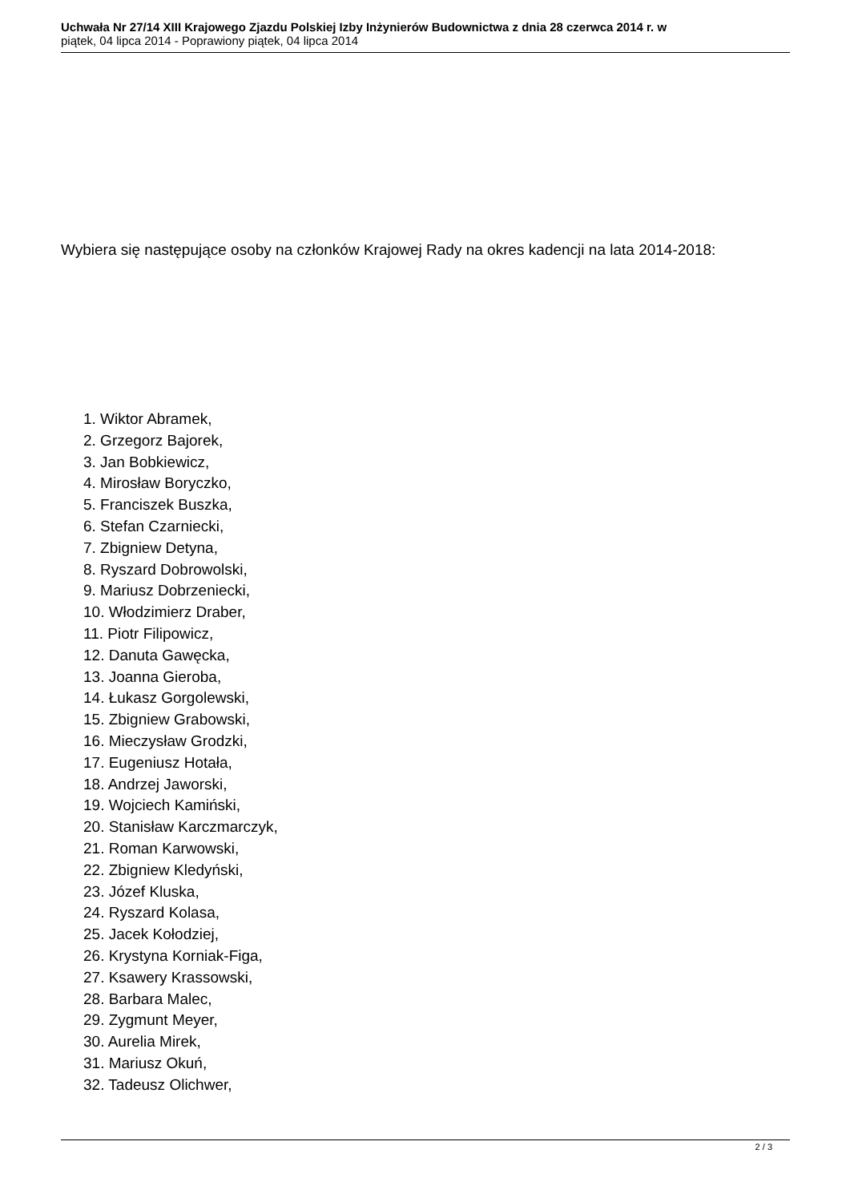Uchwała Nr 27/14 XIII Krajowego Zjazdu Polskiej Izby Inżynierów Budownictwa z dnia 28 czerwca 2014 r. w
piątek, 04 lipca 2014 - Poprawiony piątek, 04 lipca 2014
Wybiera się następujące osoby na członków Krajowej Rady na okres kadencji na lata 2014-2018:
1. Wiktor Abramek,
2. Grzegorz Bajorek,
3. Jan Bobkiewicz,
4. Mirosław Boryczko,
5. Franciszek Buszka,
6. Stefan Czarniecki,
7. Zbigniew Detyna,
8. Ryszard Dobrowolski,
9. Mariusz Dobrzeniecki,
10. Włodzimierz Draber,
11. Piotr Filipowicz,
12. Danuta Gawęcka,
13. Joanna Gieroba,
14. Łukasz Gorgolewski,
15. Zbigniew Grabowski,
16. Mieczysław Grodzki,
17. Eugeniusz Hotała,
18. Andrzej Jaworski,
19. Wojciech Kamiński,
20. Stanisław Karczmarczyk,
21. Roman Karwowski,
22. Zbigniew Kledyński,
23. Józef Kluska,
24. Ryszard Kolasa,
25. Jacek Kołodziej,
26. Krystyna Korniak-Figa,
27. Ksawery Krassowski,
28. Barbara Malec,
29. Zygmunt Meyer,
30. Aurelia Mirek,
31. Mariusz Okuń,
32. Tadeusz Olichwer,
2 / 3